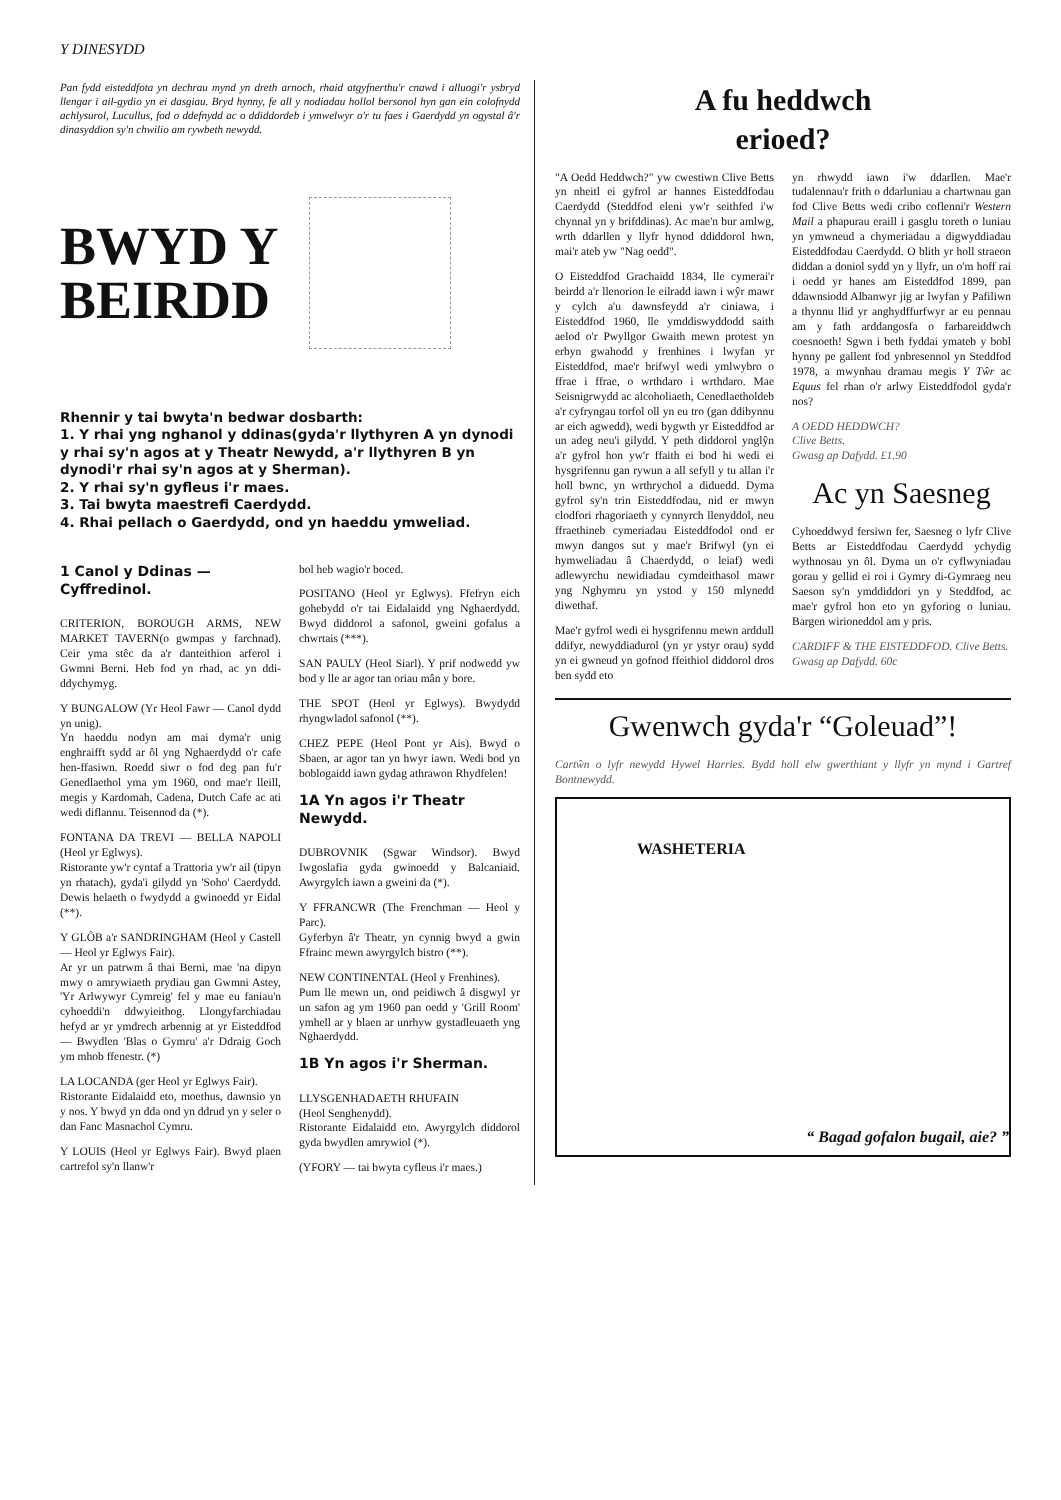Y DINESYDD
Pan fydd eisteddfota yn dechrau mynd yn dreth arnoch, rhaid atgyfnerthu'r cnawd i alluogi'r ysbryd llengar i ail-gydio yn ei dasgiau. Bryd hynny, fe all y nodiadau hollol bersonol hyn gan ein colofnydd achlysurol, Lucullus, fod o ddefnydd ac o ddiddordeb i ymwelwyr o'r tu faes i Gaerdydd yn ogystal â'r dinasyddion sy'n chwilio am rywbeth newydd.
BWYD Y
BEIRDD
Rhennir y tai bwyta'n bedwar dosbarth:
1. Y rhai yng nghanol y ddinas(gyda'r llythyren A yn dynodi y rhai sy'n agos at y Theatr Newydd, a'r llythyren B yn dynodi'r rhai sy'n agos at y Sherman).
2. Y rhai sy'n gyfleus i'r maes.
3. Tai bwyta maestrefi Caerdydd.
4. Rhai pellach o Gaerdydd, ond yn haeddu ymweliad.
1 Canol y Ddinas — Cyffredinol.
CRITERION, BOROUGH ARMS, NEW MARKET TAVERN(o gwmpas y farchnad). Ceir yma stêc da a'r danteithion arferol i Gwmni Berni. Heb fod yn rhad, ac yn ddi-ddychymyg.
Y BUNGALOW (Yr Heol Fawr — Canol dydd yn unig).
Yn haeddu nodyn am mai dyma'r unig enghraifft sydd ar ôl yng Nghaerdydd o'r cafe hen-ffasiwn. Roedd siwr o fod deg pan fu'r Genedlaethol yma ym 1960, ond mae'r lleill, megis y Kardomah, Cadena, Dutch Cafe ac ati wedi diflannu. Teisennod da (*).
FONTANA DA TREVI — BELLA NAPOLI (Heol yr Eglwys).
Ristorante yw'r cyntaf a Trattoria yw'r ail (tipyn yn rhatach), gyda'i gilydd yn 'Soho' Caerdydd. Dewis helaeth o fwydydd a gwinoedd yr Eidal (**).
Y GLÔB a'r SANDRINGHAM (Heol y Castell — Heol yr Eglwys Fair).
Ar yr un patrwm â thai Berni, mae 'na dipyn mwy o amrywiaeth prydiau gan Gwmni Astey, 'Yr Arlwywyr Cymreig' fel y mae eu faniau'n cyhoeddi'n ddwyieithog. Llongyfarchiadau hefyd ar yr ymdrech arbennig at yr Eisteddfod — Bwydlen 'Blas o Gymru' a'r Ddraig Goch ym mhob ffenestr. (*)
LA LOCANDA (ger Heol yr Eglwys Fair).
Ristorante Eidalaidd eto, moethus, dawnsio yn y nos. Y bwyd yn dda ond yn ddrud yn y seler o dan Fanc Masnachol Cymru.
Y LOUIS (Heol yr Eglwys Fair). Bwyd plaen cartrefol sy'n llanw'r
bol heb wagio'r boced.
POSITANO (Heol yr Eglwys). Ffefryn eich gohebydd o'r tai Eidalaidd yng Nghaerdydd. Bwyd diddorol a safonol, gweini gofalus a chwrtais (***).
SAN PAULY (Heol Siarl). Y prif nodwedd yw bod y lle ar agor tan oriau mân y bore.
THE SPOT (Heol yr Eglwys). Bwydydd rhyngwladol safonol (**).
CHEZ PEPE (Heol Pont yr Ais). Bwyd o Sbaen, ar agor tan yn hwyr iawn. Wedi bod yn boblogaidd iawn gydag athrawon Rhydfelen!
1A Yn agos i'r Theatr Newydd.
DUBROVNIK (Sgwar Windsor). Bwyd Iwgoslafia gyda gwinoedd y Balcaniaid. Awyrgylch iawn a gweini da (*).
Y FFRANCWR (The Frenchman — Heol y Parc).
Gyferbyn â'r Theatr, yn cynnig bwyd a gwin Ffrainc mewn awyrgylch bistro (**).
NEW CONTINENTAL (Heol y Frenhines).
Pum lle mewn un, ond peidiwch â disgwyl yr un safon ag ym 1960 pan oedd y 'Grill Room' ymhell ar y blaen ar unrhyw gystadleuaeth yng Nghaerdydd.
1B Yn agos i'r Sherman.
LLYSGENHADAETH RHUFAIN
(Heol Senghenydd).
Ristorante Eidalaidd eto. Awyrgylch diddorol gyda bwydlen amrywiol (*).
(YFORY — tai bwyta cyfleus i'r maes.)
A fu heddwch
erioed?
"A Oedd Heddwch?" yw cwestiwn Clive Betts yn nheitl ei gyfrol ar hannes Eisteddfodau Caerdydd (Steddfod eleni yw'r seithfed i'w chynnal yn y brifddinas). Ac mae'n bur amlwg, wrth ddarllen y llyfr hynod ddiddorol hwn, mai'r ateb yw "Nag oedd".
O Eisteddfod Grachaidd 1834, lle cymerai'r beirdd a'r llenorion le eilradd iawn i wŷr mawr y cylch a'u dawnsfeydd a'r ciniawa, i Eisteddfod 1960, lle ymddiswyddodd saith aelod o'r Pwyllgor Gwaith mewn protest yn erbyn gwahodd y frenhines i lwyfan yr Eisteddfod, mae'r brifwyl wedi ymlwybro o ffrae i ffrae, o wrthdaro i wrthdaro. Mae Seisnigrwydd ac alcoholiaeth, Cenedlaetholdeb a'r cyfryngau torfol oll yn eu tro (gan ddibynnu ar eich agwedd), wedi bygwth yr Eisteddfod ar un adeg neu'i gilydd. Y peth diddorol ynglŷn a'r gyfrol hon yw'r ffaith ei bod hi wedi ei hysgrifennu gan rywun a all sefyll y tu allan i'r holl bwnc, yn wrthrychol a diduedd. Dyma gyfrol sy'n trin Eisteddfodau, nid er mwyn clodfori rhagoriaeth y cynnyrch llenyddol, neu ffraethineb cymeriadau Eisteddfodol ond er mwyn dangos sut y mae'r Brifwyl (yn ei hymweliadau â Chaerdydd, o leiaf) wedi adlewyrchu newidiadau cymdeithasol mawr yng Nghymru yn ystod y 150 mlynedd diwethaf.
Mae'r gyfrol wedi ei hysgrifennu mewn arddull ddifyr, newyddiadurol (yn yr ystyr orau) sydd yn ei gwneud yn gofnod ffeithiol diddorol dros ben sydd eto
yn rhwydd iawn i'w ddarllen. Mae'r tudalennau'r frith o ddarluniau a chartwnau gan fod Clive Betts wedi cribo coflenni'r Western Mail a phapurau eraill i gasglu toreth o luniau yn ymwneud a chymeriadau a digwyddiadau Eisteddfodau Caerdydd. O blith yr holl straeon diddan a doniol sydd yn y llyfr, un o'm hoff rai i oedd yr hanes am Eisteddfod 1899, pan ddawnsiodd Albanwyr jig ar lwyfan y Pafiliwn a thynnu llid yr anghydffurfwyr ar eu pennau am y fath arddangosfa o farbareiddwch coesnoeth! Sgwn i beth fyddai ymateb y bobl hynny pe gallent fod ynbresennol yn Steddfod 1978, a mwynhau dramau megis Y Tŵr ac Equus fel rhan o'r arlwy Eisteddfodol gyda'r nos?
A OEDD HEDDWCH?
Clive Betts.
Gwasg ap Dafydd. £1.90
Ac yn Saesneg
Cyhoeddwyd fersiwn fer, Saesneg o lyfr Clive Betts ar Eisteddfodau Caerdydd ychydig wythnosau yn ôl. Dyma un o'r cyflwyniadau gorau y gellid ei roi i Gymry di-Gymraeg neu Saeson sy'n ymddiddori yn y Steddfod, ac mae'r gyfrol hon eto yn gyforiog o luniau. Bargen wirioneddol am y pris.
CARDIFF & THE EISTEDDFOD. Clive Betts.
Gwasg ap Dafydd. 60c
Gwenwch gyda'r “Goleuad”!
Cartŵn o lyfr newydd Hywel Harries. Bydd holl elw gwerthiant y llyfr yn mynd i Gartref Bontnewydd.
WASHETERIA “ Bagad gofalon bugail, aie? ”